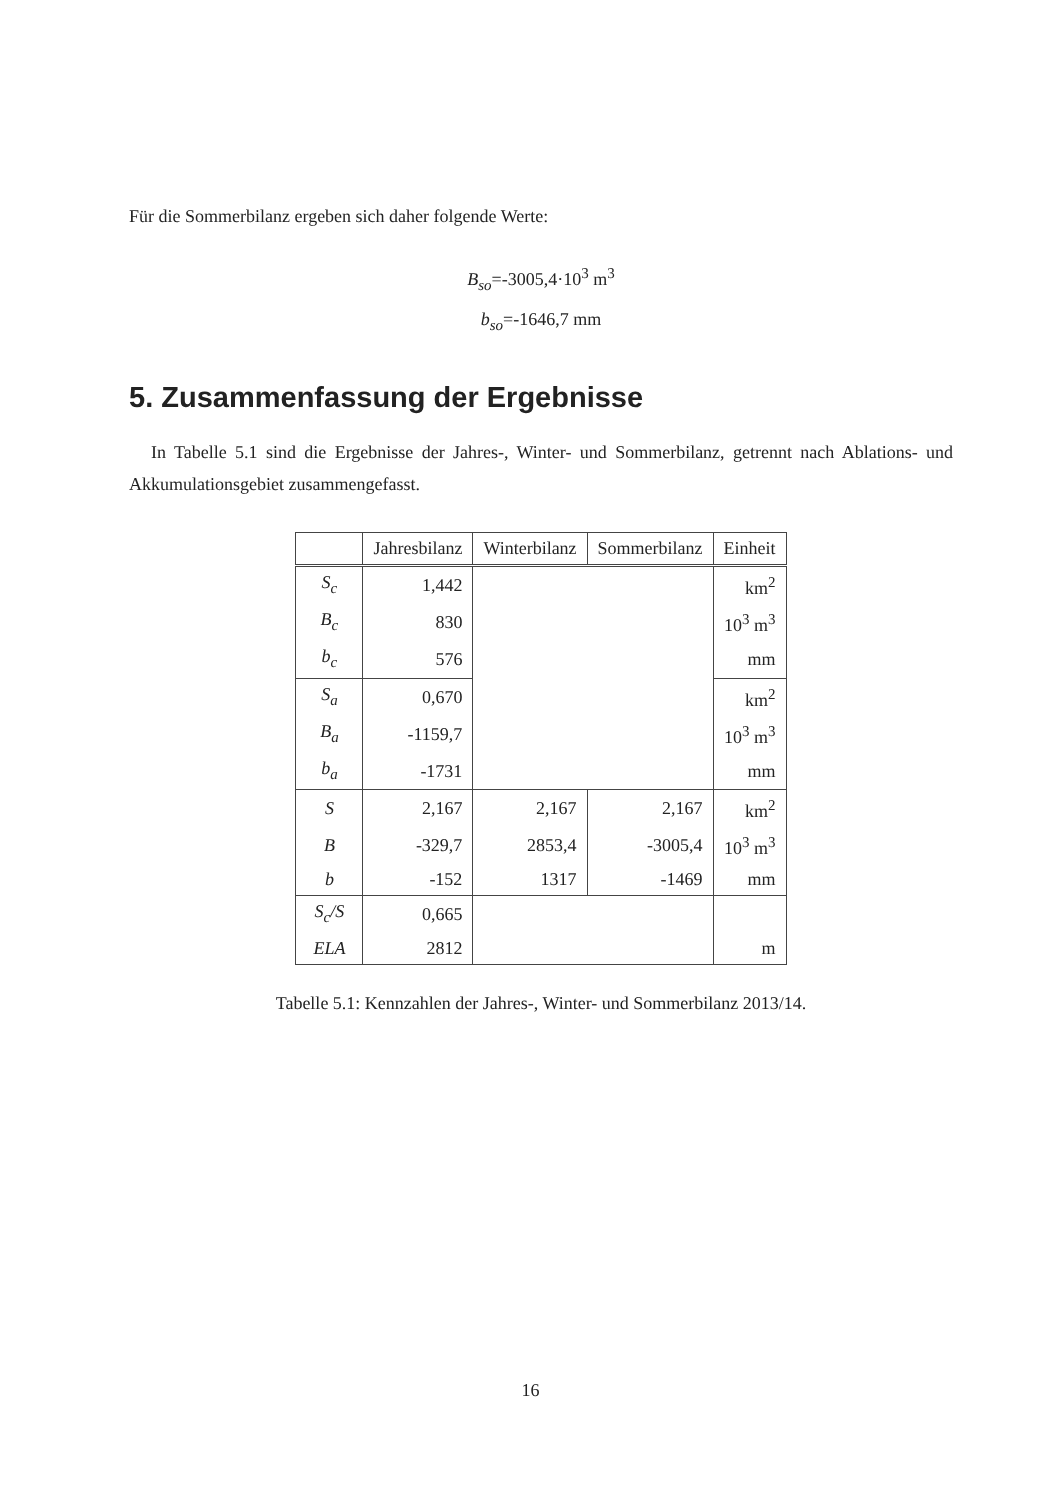Für die Sommerbilanz ergeben sich daher folgende Werte:
B<sub>so</sub>=-3005,4·10<sup>3</sup> m<sup>3</sup>
b<sub>so</sub>=-1646,7 mm
5. Zusammenfassung der Ergebnisse
In Tabelle 5.1 sind die Ergebnisse der Jahres-, Winter- und Sommerbilanz, getrennt nach Ablations- und Akkumulationsgebiet zusammengefasst.
| | Jahresbilanz | Winterbilanz | Sommerbilanz | Einheit |
| --- | --- | --- | --- | --- |
| S<sub>c</sub> | 1,442 | | | km<sup>2</sup> |
| B<sub>c</sub> | 830 | | | 10<sup>3</sup> m<sup>3</sup> |
| b<sub>c</sub> | 576 | | | mm |
| S<sub>a</sub> | 0,670 | | | km<sup>2</sup> |
| B<sub>a</sub> | -1159,7 | | | 10<sup>3</sup> m<sup>3</sup> |
| b<sub>a</sub> | -1731 | | | mm |
| S | 2,167 | 2,167 | 2,167 | km<sup>2</sup> |
| B | -329,7 | 2853,4 | -3005,4 | 10<sup>3</sup> m<sup>3</sup> |
| b | -152 | 1317 | -1469 | mm |
| S<sub>c</sub>/S | 0,665 | | | |
| ELA | 2812 | | | m |
Tabelle 5.1: Kennzahlen der Jahres-, Winter- und Sommerbilanz 2013/14.
16